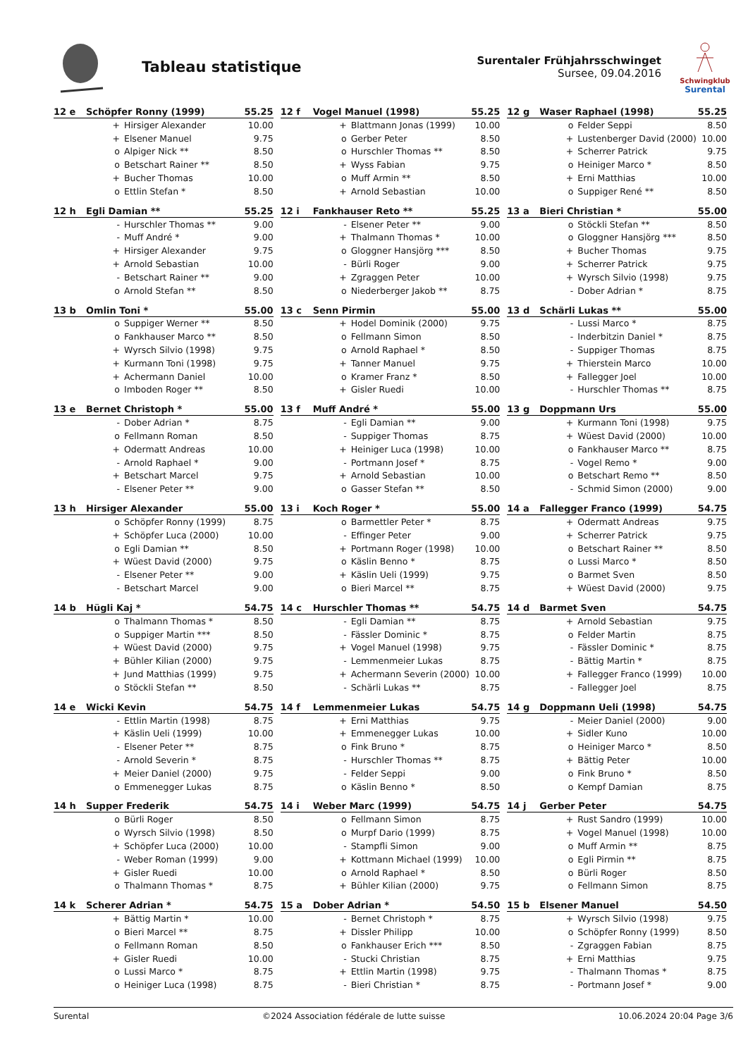Tableau statistique
Surentaler Frühjahrsschwinget
Sursee, 09.04.2016
Schwingklub
Surental
| 12 e | Schöpfer Ronny (1999) | | 55.25 |
| --- | --- | --- | --- |
| | + | Hirsiger Alexander | 10.00 |
| | + | Elsener Manuel | 9.75 |
| | o | Alpiger Nick ** | 8.50 |
| | o | Betschart Rainer ** | 8.50 |
| | + | Bucher Thomas | 10.00 |
| | o | Ettlin Stefan * | 8.50 |
| 12 f | Vogel Manuel (1998) | | 55.25 |
| --- | --- | --- | --- |
| | + | Blattmann Jonas (1999) | 10.00 |
| | o | Gerber Peter | 8.50 |
| | o | Hurschler Thomas ** | 8.50 |
| | + | Wyss Fabian | 9.75 |
| | o | Muff Armin ** | 8.50 |
| | + | Arnold Sebastian | 10.00 |
| 12 g | Waser Raphael (1998) | | 55.25 |
| --- | --- | --- | --- |
| | o | Felder Seppi | 8.50 |
| | + | Lustenberger David (2000) | 10.00 |
| | + | Scherrer Patrick | 9.75 |
| | o | Heiniger Marco * | 8.50 |
| | + | Erni Matthias | 10.00 |
| | o | Suppiger René ** | 8.50 |
| 12 h | Egli Damian ** | | 55.25 |
| --- | --- | --- | --- |
| | - | Hurschler Thomas ** | 9.00 |
| | - | Muff André * | 9.00 |
| | + | Hirsiger Alexander | 9.75 |
| | + | Arnold Sebastian | 10.00 |
| | - | Betschart Rainer ** | 9.00 |
| | o | Arnold Stefan ** | 8.50 |
| 12 i | Fankhauser Reto ** | | 55.25 |
| --- | --- | --- | --- |
| | - | Elsener Peter ** | 9.00 |
| | + | Thalmann Thomas * | 10.00 |
| | o | Gloggner Hansjörg *** | 8.50 |
| | - | Bürli Roger | 9.00 |
| | + | Zgraggen Peter | 10.00 |
| | o | Niederberger Jakob ** | 8.75 |
| 13 a | Bieri Christian * | | 55.00 |
| --- | --- | --- | --- |
| | o | Stöckli Stefan ** | 8.50 |
| | o | Gloggner Hansjörg *** | 8.50 |
| | + | Bucher Thomas | 9.75 |
| | + | Scherrer Patrick | 9.75 |
| | + | Wyrsch Silvio (1998) | 9.75 |
| | - | Dober Adrian * | 8.75 |
| 13 b | Omlin Toni * | | 55.00 |
| --- | --- | --- | --- |
| | o | Suppiger Werner ** | 8.50 |
| | o | Fankhauser Marco ** | 8.50 |
| | + | Wyrsch Silvio (1998) | 9.75 |
| | + | Kurmann Toni (1998) | 9.75 |
| | + | Achermann Daniel | 10.00 |
| | o | Imboden Roger ** | 8.50 |
| 13 c | Senn Pirmin | | 55.00 |
| --- | --- | --- | --- |
| | + | Hodel Dominik (2000) | 9.75 |
| | o | Fellmann Simon | 8.50 |
| | o | Arnold Raphael * | 8.50 |
| | + | Tanner Manuel | 9.75 |
| | o | Kramer Franz * | 8.50 |
| | + | Gisler Ruedi | 10.00 |
| 13 d | Schärli Lukas ** | | 55.00 |
| --- | --- | --- | --- |
| | - | Lussi Marco * | 8.75 |
| | - | Inderbitzin Daniel * | 8.75 |
| | - | Suppiger Thomas | 8.75 |
| | + | Thierstein Marco | 10.00 |
| | + | Fallegger Joel | 10.00 |
| | - | Hurschler Thomas ** | 8.75 |
| 13 e | Bernet Christoph * | | 55.00 |
| --- | --- | --- | --- |
| | - | Dober Adrian * | 8.75 |
| | o | Fellmann Roman | 8.50 |
| | + | Odermatt Andreas | 10.00 |
| | - | Arnold Raphael * | 9.00 |
| | + | Betschart Marcel | 9.75 |
| | - | Elsener Peter ** | 9.00 |
| 13 f | Muff André * | | 55.00 |
| --- | --- | --- | --- |
| | - | Egli Damian ** | 9.00 |
| | - | Suppiger Thomas | 8.75 |
| | + | Heiniger Luca (1998) | 10.00 |
| | - | Portmann Josef * | 8.75 |
| | + | Arnold Sebastian | 10.00 |
| | o | Gasser Stefan ** | 8.50 |
| 13 g | Doppmann Urs | | 55.00 |
| --- | --- | --- | --- |
| | + | Kurmann Toni (1998) | 9.75 |
| | + | Wüest David (2000) | 10.00 |
| | o | Fankhauser Marco ** | 8.75 |
| | - | Vogel Remo * | 9.00 |
| | o | Betschart Remo ** | 8.50 |
| | - | Schmid Simon (2000) | 9.00 |
| 13 h | Hirsiger Alexander | | 55.00 |
| --- | --- | --- | --- |
| | o | Schöpfer Ronny (1999) | 8.75 |
| | + | Schöpfer Luca (2000) | 10.00 |
| | o | Egli Damian ** | 8.50 |
| | + | Wüest David (2000) | 9.75 |
| | - | Elsener Peter ** | 9.00 |
| | - | Betschart Marcel | 9.00 |
| 13 i | Koch Roger * | | 55.00 |
| --- | --- | --- | --- |
| | o | Barmettler Peter * | 8.75 |
| | - | Effinger Peter | 9.00 |
| | + | Portmann Roger (1998) | 10.00 |
| | o | Käslin Benno * | 8.75 |
| | + | Käslin Ueli (1999) | 9.75 |
| | o | Bieri Marcel ** | 8.75 |
| 14 a | Fallegger Franco (1999) | | 54.75 |
| --- | --- | --- | --- |
| | + | Odermatt Andreas | 9.75 |
| | + | Scherrer Patrick | 9.75 |
| | o | Betschart Rainer ** | 8.50 |
| | o | Lussi Marco * | 8.50 |
| | o | Barmet Sven | 8.50 |
| | + | Wüest David (2000) | 9.75 |
| 14 b | Hügli Kaj * | | 54.75 |
| --- | --- | --- | --- |
| | o | Thalmann Thomas * | 8.50 |
| | o | Suppiger Martin *** | 8.50 |
| | + | Wüest David (2000) | 9.75 |
| | + | Bühler Kilian (2000) | 9.75 |
| | + | Jund Matthias (1999) | 9.75 |
| | o | Stöckli Stefan ** | 8.50 |
| 14 c | Hurschler Thomas ** | | 54.75 |
| --- | --- | --- | --- |
| | - | Egli Damian ** | 8.75 |
| | - | Fässler Dominic * | 8.75 |
| | + | Vogel Manuel (1998) | 9.75 |
| | - | Lemmenmeier Lukas | 8.75 |
| | + | Achermann Severin (2000) | 10.00 |
| | - | Schärli Lukas ** | 8.75 |
| 14 d | Barmet Sven | | 54.75 |
| --- | --- | --- | --- |
| | + | Arnold Sebastian | 9.75 |
| | o | Felder Martin | 8.75 |
| | - | Fässler Dominic * | 8.75 |
| | - | Bättig Martin * | 8.75 |
| | + | Fallegger Franco (1999) | 10.00 |
| | - | Fallegger Joel | 8.75 |
| 14 e | Wicki Kevin | | 54.75 |
| --- | --- | --- | --- |
| | - | Ettlin Martin (1998) | 8.75 |
| | + | Käslin Ueli (1999) | 10.00 |
| | - | Elsener Peter ** | 8.75 |
| | - | Arnold Severin * | 8.75 |
| | + | Meier Daniel (2000) | 9.75 |
| | o | Emmenegger Lukas | 8.75 |
| 14 f | Lemmenmeier Lukas | | 54.75 |
| --- | --- | --- | --- |
| | + | Erni Matthias | 9.75 |
| | + | Emmenegger Lukas | 10.00 |
| | o | Fink Bruno * | 8.75 |
| | - | Hurschler Thomas ** | 8.75 |
| | - | Felder Seppi | 9.00 |
| | o | Käslin Benno * | 8.50 |
| 14 g | Doppmann Ueli (1998) | | 54.75 |
| --- | --- | --- | --- |
| | - | Meier Daniel (2000) | 9.00 |
| | + | Sidler Kuno | 10.00 |
| | o | Heiniger Marco * | 8.50 |
| | + | Bättig Peter | 10.00 |
| | o | Fink Bruno * | 8.50 |
| | o | Kempf Damian | 8.75 |
| 14 h | Supper Frederik | | 54.75 |
| --- | --- | --- | --- |
| | o | Bürli Roger | 8.50 |
| | o | Wyrsch Silvio (1998) | 8.50 |
| | + | Schöpfer Luca (2000) | 10.00 |
| | - | Weber Roman (1999) | 9.00 |
| | + | Gisler Ruedi | 10.00 |
| | o | Thalmann Thomas * | 8.75 |
| 14 i | Weber Marc (1999) | | 54.75 |
| --- | --- | --- | --- |
| | o | Fellmann Simon | 8.75 |
| | o | Murpf Dario (1999) | 8.75 |
| | - | Stampfli Simon | 9.00 |
| | + | Kottmann Michael (1999) | 10.00 |
| | o | Arnold Raphael * | 8.50 |
| | + | Bühler Kilian (2000) | 9.75 |
| 14 j | Gerber Peter | | 54.75 |
| --- | --- | --- | --- |
| | + | Rust Sandro (1999) | 10.00 |
| | + | Vogel Manuel (1998) | 10.00 |
| | o | Muff Armin ** | 8.75 |
| | o | Egli Pirmin ** | 8.75 |
| | o | Bürli Roger | 8.50 |
| | o | Fellmann Simon | 8.75 |
| 14 k | Scherer Adrian * | | 54.75 |
| --- | --- | --- | --- |
| | + | Bättig Martin * | 10.00 |
| | o | Bieri Marcel ** | 8.75 |
| | o | Fellmann Roman | 8.50 |
| | + | Gisler Ruedi | 10.00 |
| | o | Lussi Marco * | 8.75 |
| | o | Heiniger Luca (1998) | 8.75 |
| 15 a | Dober Adrian * | | 54.50 |
| --- | --- | --- | --- |
| | - | Bernet Christoph * | 8.75 |
| | + | Dissler Philipp | 10.00 |
| | o | Fankhauser Erich *** | 8.50 |
| | - | Stucki Christian | 8.75 |
| | + | Ettlin Martin (1998) | 9.75 |
| | - | Bieri Christian * | 8.75 |
| 15 b | Elsener Manuel | | 54.50 |
| --- | --- | --- | --- |
| | + | Wyrsch Silvio (1998) | 9.75 |
| | o | Schöpfer Ronny (1999) | 8.50 |
| | - | Zgraggen Fabian | 8.75 |
| | + | Erni Matthias | 9.75 |
| | - | Thalmann Thomas * | 8.75 |
| | - | Portmann Josef * | 9.00 |
Surental ©2024 Association fédérale de lutte suisse 10.06.2024 20:04 Page 3/6